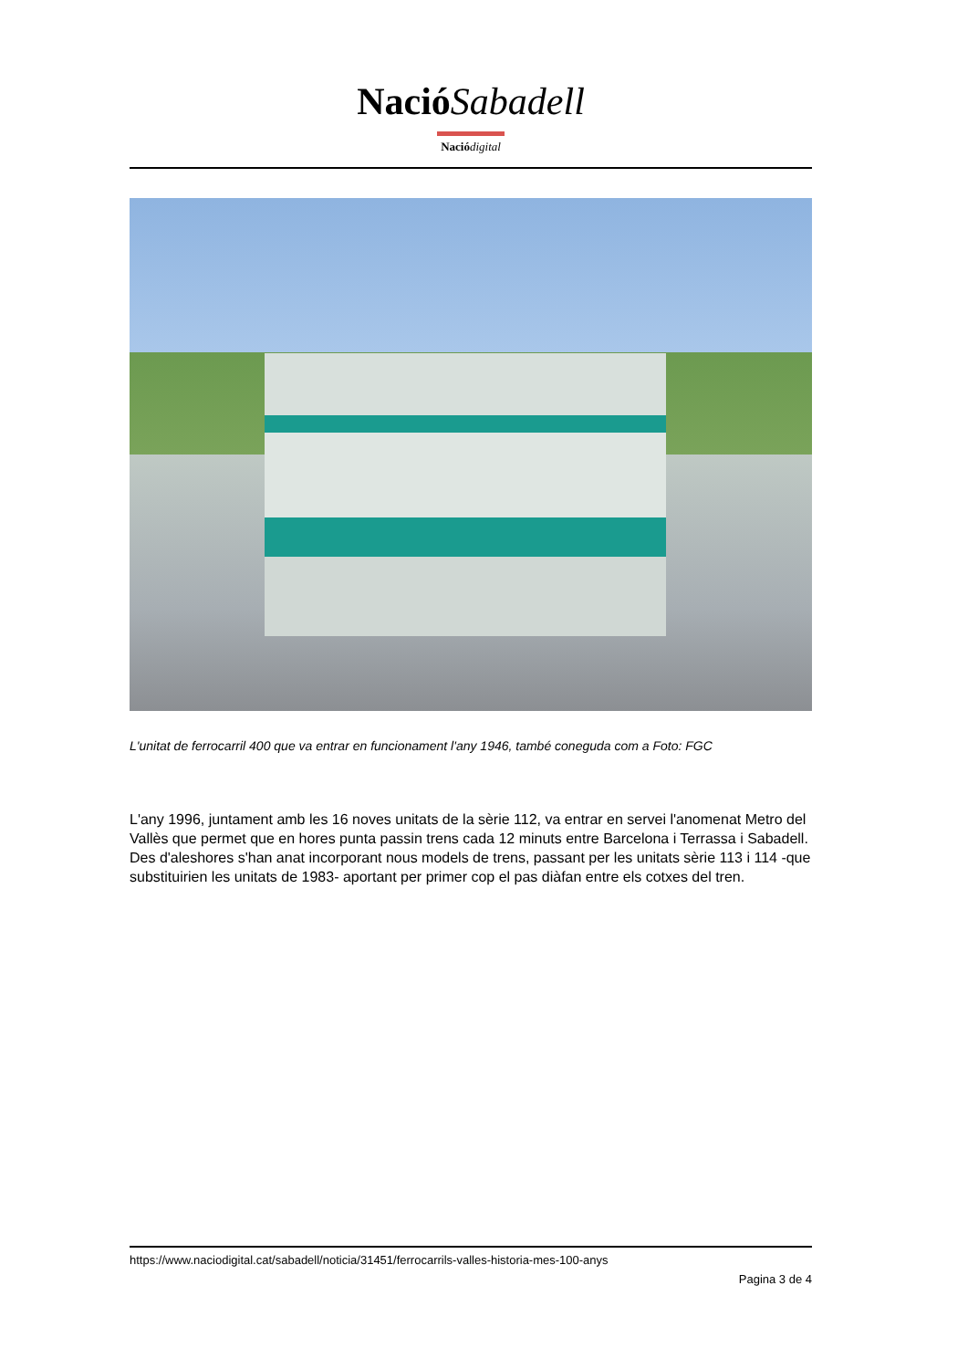Nació Sabadell
Nació digital
L'unitat de ferrocarril 400 que va entrar en funcionament l'any 1946, també coneguda com a Foto: FGC
L'any 1996, juntament amb les 16 noves unitats de la sèrie 112, va entrar en servei l'anomenat Metro del Vallès que permet que en hores punta passin trens cada 12 minuts entre Barcelona i Terrassa i Sabadell. Des d'aleshores s'han anat incorporant nous models de trens, passant per les unitats sèrie 113 i 114 -que substituirien les unitats de 1983- aportant per primer cop el pas diàfan entre els cotxes del tren.
https://www.naciodigital.cat/sabadell/noticia/31451/ferrocarrils-valles-historia-mes-100-anys
Pagina 3 de 4